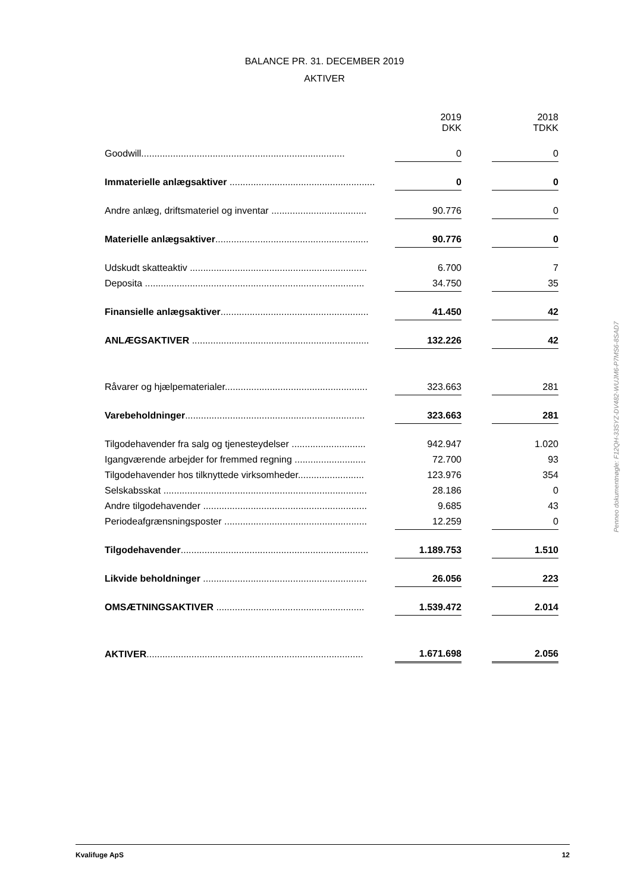BALANCE PR. 31. DECEMBER 2019
AKTIVER
| | 2019 DKK | | 2018 TDKK |
| Goodwill............................................................................. | 0 | | 0 |
| Immaterielle anlægsaktiver ....................................................... | 0 | | 0 |
| Andre anlæg, driftsmateriel og inventar .................................... | 90.776 | | 0 |
| Materielle anlægsaktiver .......................................................... | 90.776 | | 0 |
| Udskudt skatteaktiv ................................................................... | 6.700 | | 7 |
| Deposita ................................................................................... | 34.750 | | 35 |
| Finansielle anlægsaktiver ........................................................ | 41.450 | | 42 |
| ANLÆGSAKTIVER ................................................................... | 132.226 | | 42 |
| Råvarer og hjælpematerialer...................................................... | 323.663 | | 281 |
| Varebeholdninger .................................................................... | 323.663 | | 281 |
| Tilgodehavender fra salg og tjenesteydelser ............................ | 942.947 | | 1.020 |
| Igangværende arbejder for fremmed regning ........................... | 72.700 | | 93 |
| Tilgodehavender hos tilknyttede virksomheder......................... | 123.976 | | 354 |
| Selskabsskat ............................................................................. | 28.186 | | 0 |
| Andre tilgodehavender .............................................................. | 9.685 | | 43 |
| Periodeafgrænsningsposter ...................................................... | 12.259 | | 0 |
| Tilgodehavender ....................................................................... | 1.189.753 | | 1.510 |
| Likvide beholdninger .............................................................. | 26.056 | | 223 |
| OMSÆTNINGSAKTIVER ........................................................ | 1.539.472 | | 2.014 |
| AKTIVER .................................................................................. | 1.671.698 | | 2.056 |
Penneo dokumentnøgle: F12QH-33SYZ-DV482-WUJM6-P7MS6-8SAD7
Kvalifuge ApS 12